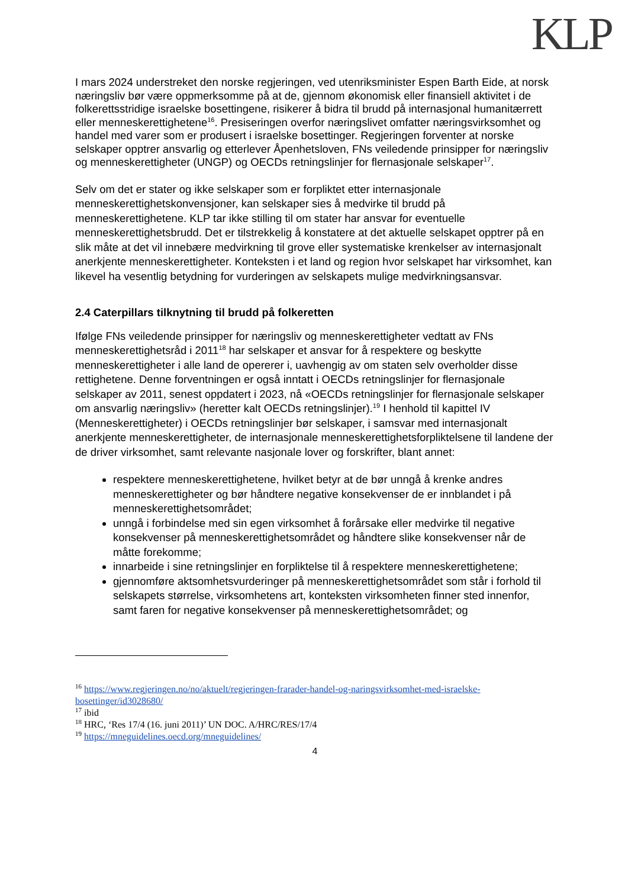KLP
I mars 2024 understreket den norske regjeringen, ved utenriksminister Espen Barth Eide, at norsk næringsliv bør være oppmerksomme på at de, gjennom økonomisk eller finansiell aktivitet i de folkerettsstridige israelske bosettingene, risikerer å bidra til brudd på internasjonal humanitærrett eller menneskerettighetene<sup>16</sup>. Presiseringen overfor næringslivet omfatter næringsvirksomhet og handel med varer som er produsert i israelske bosettinger. Regjeringen forventer at norske selskaper opptrer ansvarlig og etterlever Åpenhetsloven, FNs veiledende prinsipper for næringsliv og menneskerettigheter (UNGP) og OECDs retningslinjer for flernasjonale selskaper<sup>17</sup>.
Selv om det er stater og ikke selskaper som er forpliktet etter internasjonale menneskerettighetskonvensjoner, kan selskaper sies å medvirke til brudd på menneskerettighetene. KLP tar ikke stilling til om stater har ansvar for eventuelle menneskerettighetsbrudd. Det er tilstrekkelig å konstatere at det aktuelle selskapet opptrer på en slik måte at det vil innebære medvirkning til grove eller systematiske krenkelser av internasjonalt anerkjente menneskerettigheter. Konteksten i et land og region hvor selskapet har virksomhet, kan likevel ha vesentlig betydning for vurderingen av selskapets mulige medvirkningsansvar.
2.4 Caterpillars tilknytning til brudd på folkeretten
Ifølge FNs veiledende prinsipper for næringsliv og menneskerettigheter vedtatt av FNs menneskerettighetsråd i 2011<sup>18</sup> har selskaper et ansvar for å respektere og beskytte menneskerettigheter i alle land de opererer i, uavhengig av om staten selv overholder disse rettighetene. Denne forventningen er også inntatt i OECDs retningslinjer for flernasjonale selskaper av 2011, senest oppdatert i 2023, nå «OECDs retningslinjer for flernasjonale selskaper om ansvarlig næringsliv» (heretter kalt OECDs retningslinjer).<sup>19</sup> I henhold til kapittel IV (Menneskerettigheter) i OECDs retningslinjer bør selskaper, i samsvar med internasjonalt anerkjente menneskerettigheter, de internasjonale menneskerettighetsforpliktelsene til landene der de driver virksomhet, samt relevante nasjonale lover og forskrifter, blant annet:
respektere menneskerettighetene, hvilket betyr at de bør unngå å krenke andres menneskerettigheter og bør håndtere negative konsekvenser de er innblandet i på menneskerettighetsområdet;
unngå i forbindelse med sin egen virksomhet å forårsake eller medvirke til negative konsekvenser på menneskerettighetsområdet og håndtere slike konsekvenser når de måtte forekomme;
innarbeide i sine retningslinjer en forpliktelse til å respektere menneskerettighetene;
gjennomføre aktsomhetsvurderinger på menneskerettighetsområdet som står i forhold til selskapets størrelse, virksomhetens art, konteksten virksomheten finner sted innenfor, samt faren for negative konsekvenser på menneskerettighetsområdet; og
<sup>16</sup> https://www.regjeringen.no/no/aktuelt/regjeringen-frarader-handel-og-naringsvirksomhet-med-israelske-bosettinger/id3028680/
<sup>17</sup> ibid
<sup>18</sup> HRC, ‘Res 17/4 (16. juni 2011)’ UN DOC. A/HRC/RES/17/4
<sup>19</sup> https://mneguidelines.oecd.org/mneguidelines/
4